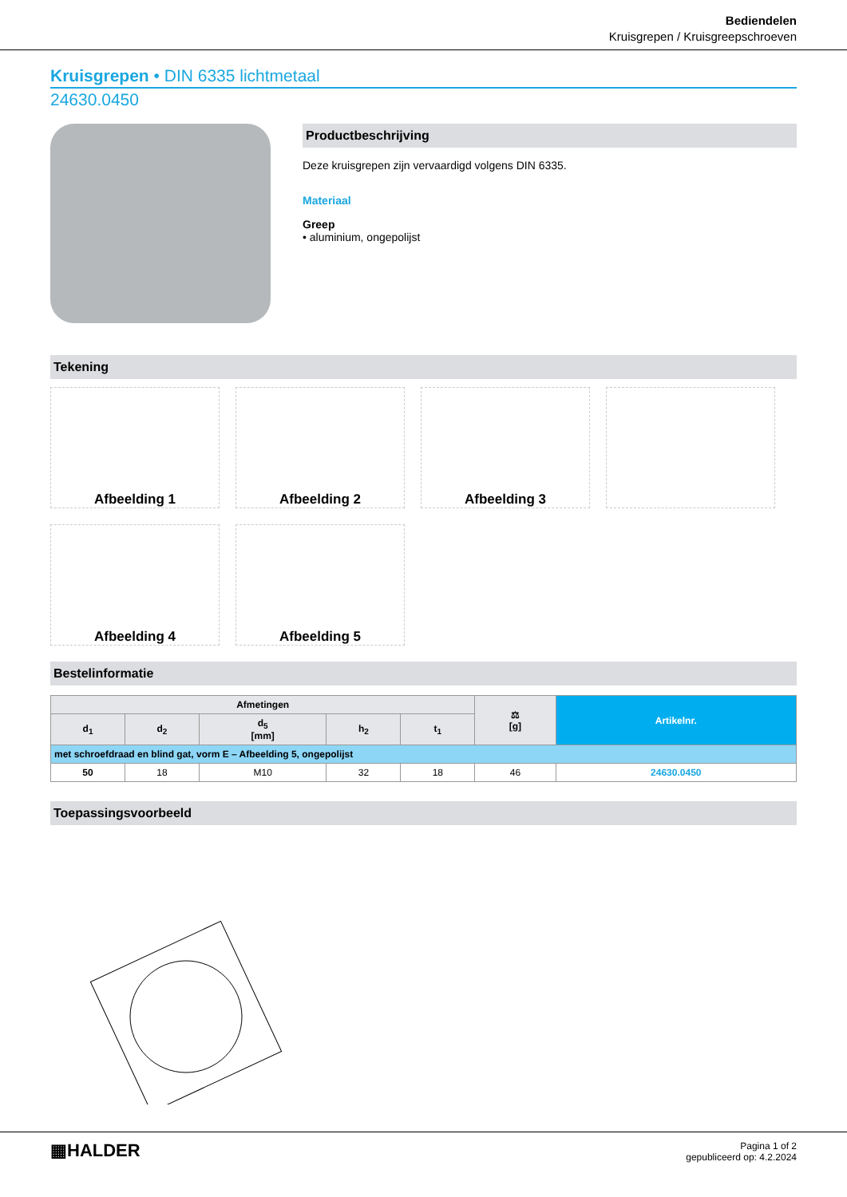Bediendelen
Kruisgrepen / Kruisgreepschroeven
Kruisgrepen • DIN 6335 lichtmetaal
24630.0450
Productbeschrijving
Deze kruisgrepen zijn vervaardigd volgens DIN 6335.
Materiaal
Greep
• aluminium, ongepolijst
Tekening
Afbeelding 1
Afbeelding 2
Afbeelding 3
Afbeelding 4
Afbeelding 5
Bestelinformatie
| Afmetingen | | | | | ⚖ [g] | Artikelnr. |
| --- | --- | --- | --- | --- | --- | --- |
| d<sub>1</sub> | d<sub>2</sub> | d<sub>5</sub> [mm] | h<sub>2</sub> | t<sub>1</sub> | | |
| met schroefdraad en blind gat, vorm E – Afbeelding 5, ongepolijst | | | | | | |
| 50 | 18 | M10 | 32 | 18 | 46 | 24630.0450 |
Toepassingsvoorbeeld
▦HALDER
Pagina 1 of 2
gepubliceerd op: 4.2.2024